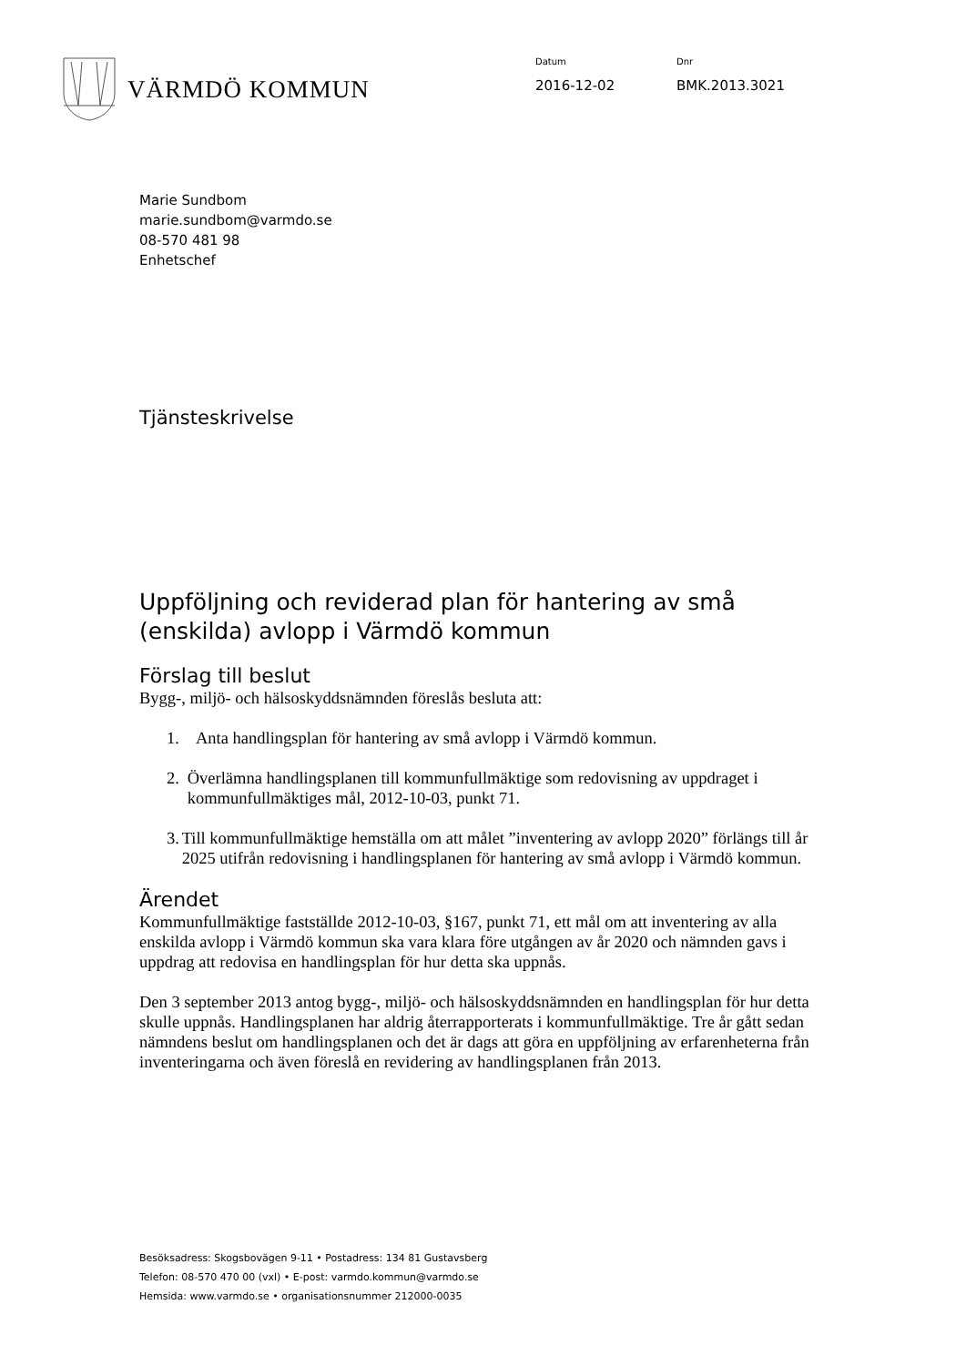VÄRMDÖ KOMMUN
Datum
2016-12-02
Dnr
BMK.2013.3021
Marie Sundbom
marie.sundbom@varmdo.se
08-570 481 98
Enhetschef
Tjänsteskrivelse
Uppföljning och reviderad plan för hantering av små (enskilda) avlopp i Värmdö kommun
Förslag till beslut
Bygg-, miljö- och hälsoskyddsnämnden föreslås besluta att:
1. Anta handlingsplan för hantering av små avlopp i Värmdö kommun.
2. Överlämna handlingsplanen till kommunfullmäktige som redovisning av uppdraget i kommunfullmäktiges mål, 2012-10-03, punkt 71.
3. Till kommunfullmäktige hemställa om att målet ”inventering av avlopp 2020” förlängs till år 2025 utifrån redovisning i handlingsplanen för hantering av små avlopp i Värmdö kommun.
Ärendet
Kommunfullmäktige fastställde 2012-10-03, §167, punkt 71, ett mål om att inventering av alla enskilda avlopp i Värmdö kommun ska vara klara före utgången av år 2020 och nämnden gavs i uppdrag att redovisa en handlingsplan för hur detta ska uppnås.
Den 3 september 2013 antog bygg-, miljö- och hälsoskyddsnämnden en handlingsplan för hur detta skulle uppnås. Handlingsplanen har aldrig återrapporterats i kommunfullmäktige. Tre år gått sedan nämndens beslut om handlingsplanen och det är dags att göra en uppföljning av erfarenheterna från inventeringarna och även föreslå en revidering av handlingsplanen från 2013.
Besöksadress: Skogsbovägen 9-11 • Postadress: 134 81 Gustavsberg
Telefon: 08-570 470 00 (vxl) • E-post: varmdo.kommun@varmdo.se
Hemsida: www.varmdo.se • organisationsnummer 212000-0035